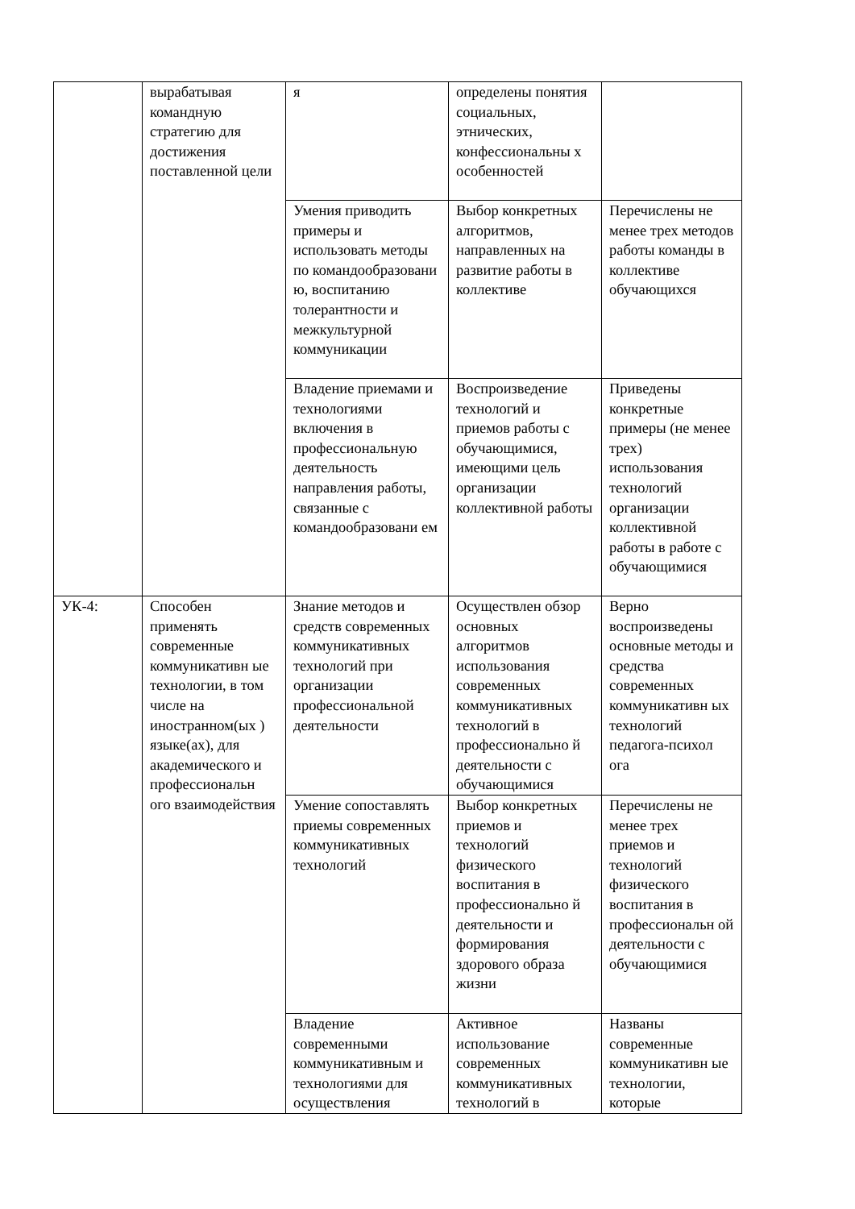| | вырабатывая командную стратегию для достижения поставленной цели | я | определены понятия социальных, этнических, конфессиональны х особенностей | |
| | | Умения приводить примеры и использовать методы по командообразовани ю, воспитанию толерантности и межкультурной коммуникации | Выбор конкретных алгоритмов, направленных на развитие работы в коллективе | Перечислены не менее трех методов работы команды в коллективе обучающихся |
| | | Владение приемами и технологиями включения в профессиональную деятельность направления работы, связанные с командообразовани ем | Воспроизведение технологий и приемов работы с обучающимися, имеющими цель организации коллективной работы | Приведены конкретные примеры (не менее трех) использования технологий организации коллективной работы в работе с обучающимися |
| УК-4: | Способен применять современные коммуникативн ые технологии, в том числе на иностранном(ых ) языке(ах), для академического и профессиональн ого взаимодействия | Знание методов и средств современных коммуникативных технологий при организации профессиональной деятельности | Осуществлен обзор основных алгоритмов использования современных коммуникативных технологий в профессионально й деятельности с обучающимися | Верно воспроизведены основные методы и средства современных коммуникативн ых технологий педагога-психол ога |
| | | Умение сопоставлять приемы современных коммуникативных технологий | Выбор конкретных приемов и технологий физического воспитания в профессионально й деятельности и формирования здорового образа жизни | Перечислены не менее трех приемов и технологий физического воспитания в профессиональн ой деятельности с обучающимися |
| | | Владение современными коммуникативным и технологиями для осуществления | Активное использование современных коммуникативных технологий в | Названы современные коммуникативн ые технологии, которые |